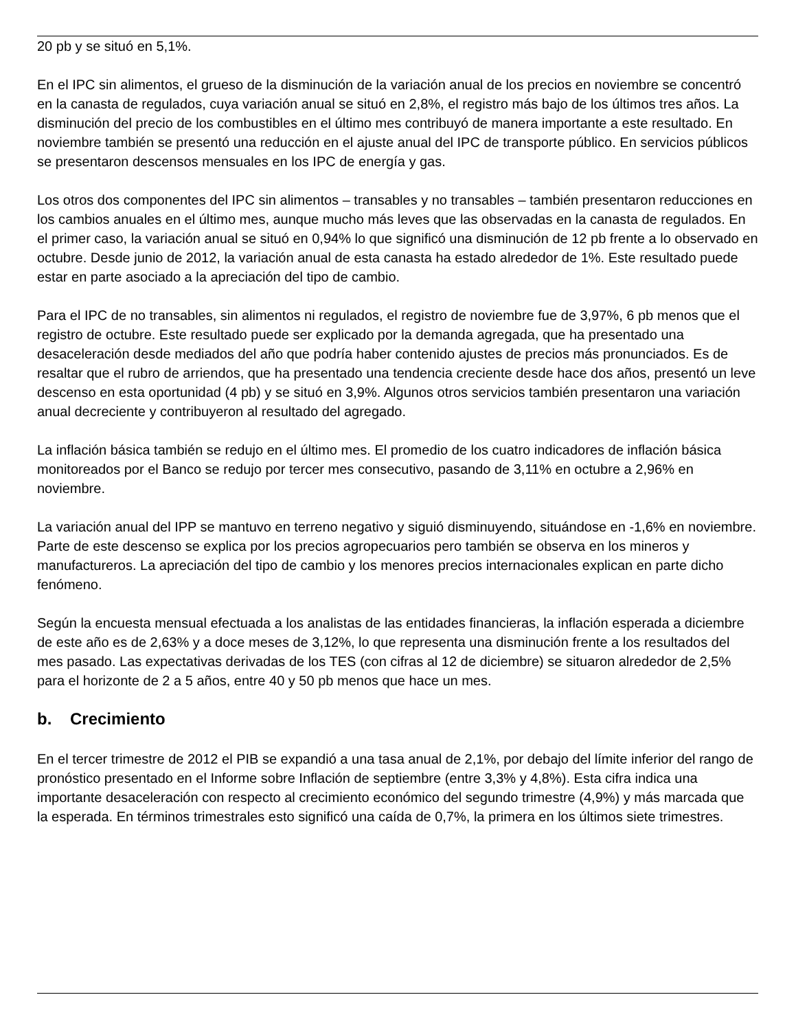20 pb y se situó en 5,1%.
En el IPC sin alimentos, el grueso de la disminución de la variación anual de los precios en noviembre se concentró en la canasta de regulados, cuya variación anual se situó en 2,8%, el registro más bajo de los últimos tres años. La disminución del precio de los combustibles en el último mes contribuyó de manera importante a este resultado. En noviembre también se presentó una reducción en el ajuste anual del IPC de transporte público. En servicios públicos se presentaron descensos mensuales en los IPC de energía y gas.
Los otros dos componentes del IPC sin alimentos – transables y no transables – también presentaron reducciones en los cambios anuales en el último mes, aunque mucho más leves que las observadas en la canasta de regulados. En el primer caso, la variación anual se situó en 0,94% lo que significó una disminución de 12 pb frente a lo observado en octubre. Desde junio de 2012, la variación anual de esta canasta ha estado alrededor de 1%. Este resultado puede estar en parte asociado a la apreciación del tipo de cambio.
Para el IPC de no transables, sin alimentos ni regulados, el registro de noviembre fue de 3,97%, 6 pb menos que el registro de octubre. Este resultado puede ser explicado por la demanda agregada, que ha presentado una desaceleración desde mediados del año que podría haber contenido ajustes de precios más pronunciados. Es de resaltar que el rubro de arriendos, que ha presentado una tendencia creciente desde hace dos años, presentó un leve descenso en esta oportunidad (4 pb) y se situó en 3,9%. Algunos otros servicios también presentaron una variación anual decreciente y contribuyeron al resultado del agregado.
La inflación básica también se redujo en el último mes. El promedio de los cuatro indicadores de inflación básica monitoreados por el Banco se redujo por tercer mes consecutivo, pasando de 3,11% en octubre a 2,96% en noviembre.
La variación anual del IPP se mantuvo en terreno negativo y siguió disminuyendo, situándose en -1,6% en noviembre. Parte de este descenso se explica por los precios agropecuarios pero también se observa en los mineros y manufactureros. La apreciación del tipo de cambio y los menores precios internacionales explican en parte dicho fenómeno.
Según la encuesta mensual efectuada a los analistas de las entidades financieras, la inflación esperada a diciembre de este año es de 2,63% y a doce meses de 3,12%, lo que representa una disminución frente a los resultados del mes pasado. Las expectativas derivadas de los TES (con cifras al 12 de diciembre) se situaron alrededor de 2,5% para el horizonte de 2 a 5 años, entre 40 y 50 pb menos que hace un mes.
b. Crecimiento
En el tercer trimestre de 2012 el PIB se expandió a una tasa anual de 2,1%, por debajo del límite inferior del rango de pronóstico presentado en el Informe sobre Inflación de septiembre (entre 3,3% y 4,8%). Esta cifra indica una importante desaceleración con respecto al crecimiento económico del segundo trimestre (4,9%) y más marcada que la esperada. En términos trimestrales esto significó una caída de 0,7%, la primera en los últimos siete trimestres.